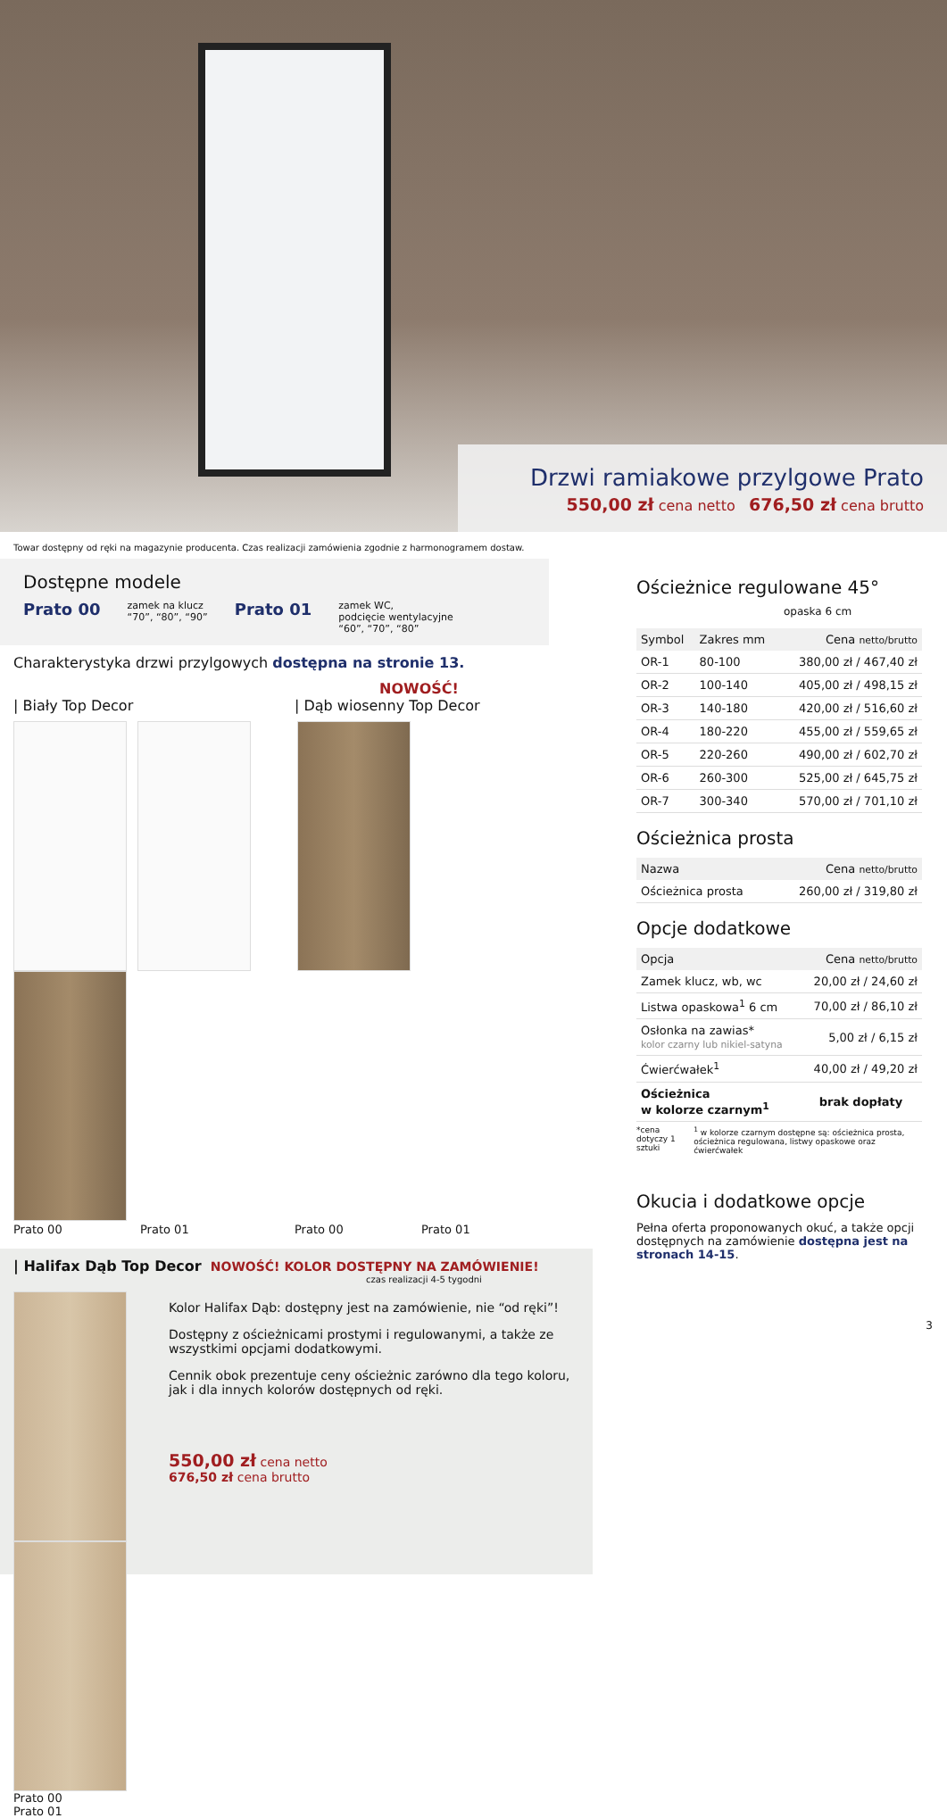Drzwi ramiakowe przylgowe Prato
550,00 zł cena netto 676,50 zł cena brutto
Towar dostępny od ręki na magazynie producenta. Czas realizacji zamówienia zgodnie z harmonogramem dostaw.
Dostępne modele
Prato 00 zamek na klucz
“70”, “80”, “90” Prato 01 zamek WC,
podcięcie wentylacyjne
“60”, “70”, “80”
Charakterystyka drzwi przylgowych dostępna na stronie 13.
| Biały Top Decor NOWOŚĆ!
| Dąb wiosenny Top Decor
Prato 00 Prato 01 Prato 00 Prato 01
| Halifax Dąb Top Decor NOWOŚĆ! KOLOR DOSTĘPNY NA ZAMÓWIENIE!
czas realizacji 4-5 tygodni
Prato 00 Prato 01
Kolor Halifax Dąb: dostępny jest na zamówienie, nie “od ręki”!
Dostępny z ościeżnicami prostymi i regulowanymi, a także ze wszystkimi opcjami dodatkowymi.
Cennik obok prezentuje ceny ościeżnic zarówno dla tego koloru, jak i dla innych kolorów dostępnych od ręki.
550,00 zł cena netto
676,50 zł cena brutto
Ościeżnice regulowane 45°
opaska 6 cm
| Symbol | Zakres mm | Cena netto/brutto |
| --- | --- | --- |
| OR-1 | 80-100 | 380,00 zł / 467,40 zł |
| OR-2 | 100-140 | 405,00 zł / 498,15 zł |
| OR-3 | 140-180 | 420,00 zł / 516,60 zł |
| OR-4 | 180-220 | 455,00 zł / 559,65 zł |
| OR-5 | 220-260 | 490,00 zł / 602,70 zł |
| OR-6 | 260-300 | 525,00 zł / 645,75 zł |
| OR-7 | 300-340 | 570,00 zł / 701,10 zł |
Ościeżnica prosta
| Nazwa | Cena netto/brutto |
| --- | --- |
| Ościeżnica prosta | 260,00 zł / 319,80 zł |
Opcje dodatkowe
| Opcja | Cena netto/brutto |
| --- | --- |
| Zamek klucz, wb, wc | 20,00 zł / 24,60 zł |
| Listwa opaskowa<sup>1</sup> 6 cm | 70,00 zł / 86,10 zł |
| Osłonka na zawias* kolor czarny lub nikiel-satyna | 5,00 zł / 6,15 zł |
| Ćwierćwałek<sup>1</sup> | 40,00 zł / 49,20 zł |
| Ościeżnica w kolorze czarnym<sup>1</sup> | brak dopłaty |
*cena dotyczy 1 sztuki <sup>1</sup> w kolorze czarnym dostępne są: ościeżnica prosta, ościeżnica regulowana, listwy opaskowe oraz ćwierćwałek
Okucia i dodatkowe opcje
Pełna oferta proponowanych okuć, a także opcji dostępnych na zamówienie dostępna jest na stronach 14-15.
3